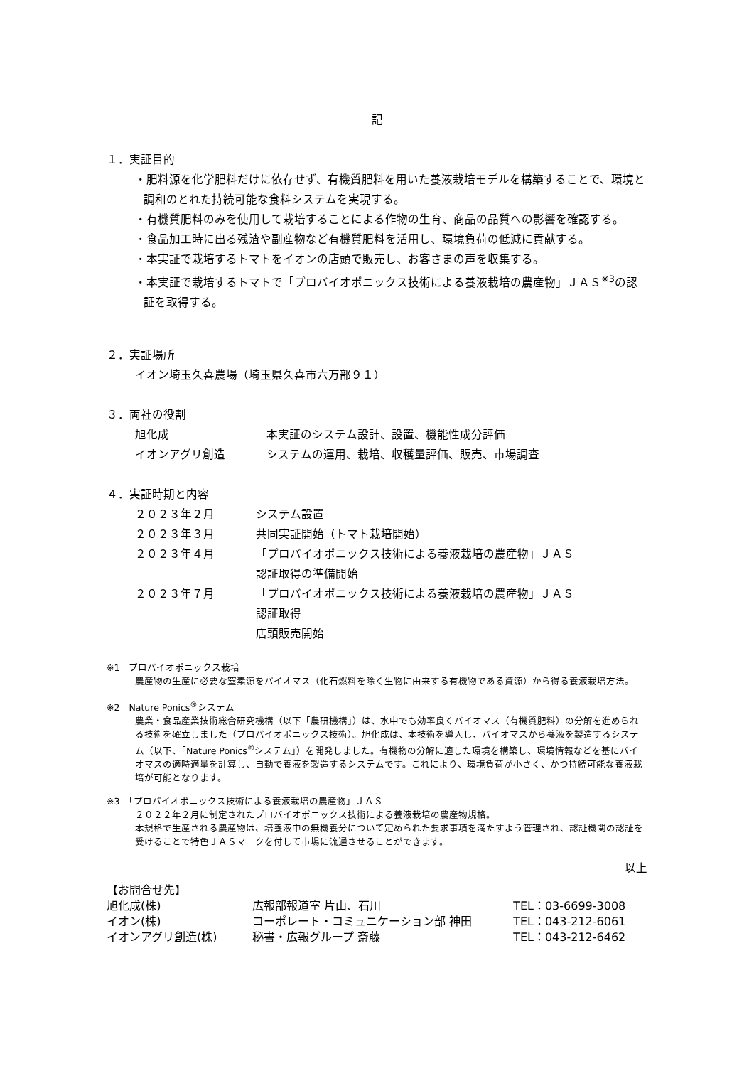記
１．実証目的
・肥料源を化学肥料だけに依存せず、有機質肥料を用いた養液栽培モデルを構築することで、環境と調和のとれた持続可能な食料システムを実現する。
・有機質肥料のみを使用して栽培することによる作物の生育、商品の品質への影響を確認する。
・食品加工時に出る残渣や副産物など有機質肥料を活用し、環境負荷の低減に貢献する。
・本実証で栽培するトマトをイオンの店頭で販売し、お客さまの声を収集する。
・本実証で栽培するトマトで「プロバイオポニックス技術による養液栽培の農産物」ＪＡＳ<sup>※3</sup>の認証を取得する。
２．実証場所
イオン埼玉久喜農場（埼玉県久喜市六万部９１）
３．両社の役割
| 旭化成 | 本実証のシステム設計、設置、機能性成分評価 |
| イオンアグリ創造 | システムの運用、栽培、収穫量評価、販売、市場調査 |
４．実証時期と内容
| ２０２３年２月 | システム設置 |
| ２０２３年３月 | 共同実証開始（トマト栽培開始） |
| ２０２３年４月 | 「プロバイオポニックス技術による養液栽培の農産物」ＪＡＳ 認証取得の準備開始 |
| ２０２３年７月 | 「プロバイオポニックス技術による養液栽培の農産物」ＪＡＳ 認証取得 店頭販売開始 |
※1　プロバイオポニックス栽培
農産物の生産に必要な窒素源をバイオマス（化石燃料を除く生物に由来する有機物である資源）から得る養液栽培方法。
※2　Nature Ponics<sup>®</sup>システム
農業・食品産業技術総合研究機構（以下「農研機構」）は、水中でも効率良くバイオマス（有機質肥料）の分解を進められる技術を確立しました（プロバイオポニックス技術）。旭化成は、本技術を導入し、バイオマスから養液を製造するシステム（以下、「Nature Ponics<sup>®</sup>システム」）を開発しました。有機物の分解に適した環境を構築し、環境情報などを基にバイオマスの適時適量を計算し、自動で養液を製造するシステムです。これにより、環境負荷が小さく、かつ持続可能な養液栽培が可能となります。
※3　「プロバイオポニックス技術による養液栽培の農産物」ＪＡＳ
２０２２年２月に制定されたプロバイオポニックス技術による養液栽培の農産物規格。
本規格で生産される農産物は、培養液中の無機養分について定められた要求事項を満たすよう管理され、認証機関の認証を受けることで特色ＪＡＳマークを付して市場に流通させることができます。
以上
| 【お問合せ先】 | | |
| 旭化成(株) | 広報部報道室 片山、石川 | TEL：03-6699-3008 |
| イオン(株) | コーポレート・コミュニケーション部 神田 | TEL：043-212-6061 |
| イオンアグリ創造(株) | 秘書・広報グループ 斎藤 | TEL：043-212-6462 |